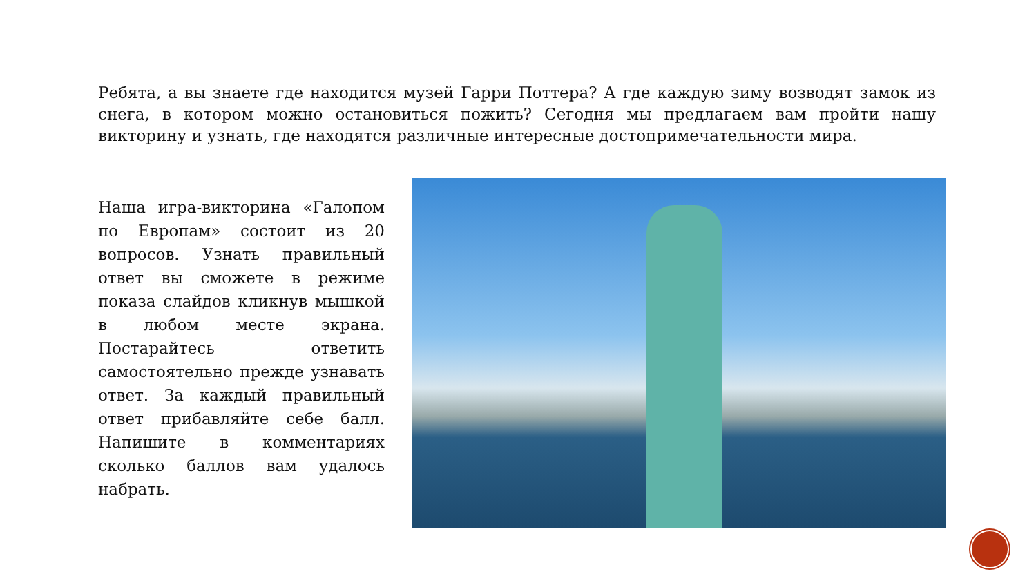Ребята, а вы знаете где находится музей Гарри Поттера? А где каждую зиму возводят замок из снега, в котором можно остановиться пожить? Сегодня мы предлагаем вам пройти нашу викторину и узнать, где находятся различные интересные достопримечательности мира.
Наша игра-викторина «Галопом по Европам» состоит из 20 вопросов. Узнать правильный ответ вы сможете в режиме показа слайдов кликнув мышкой в любом месте экрана. Постарайтесь ответить самостоятельно прежде узнавать ответ. За каждый правильный ответ прибавляйте себе балл. Напишите в комментариях сколько баллов вам удалось набрать.